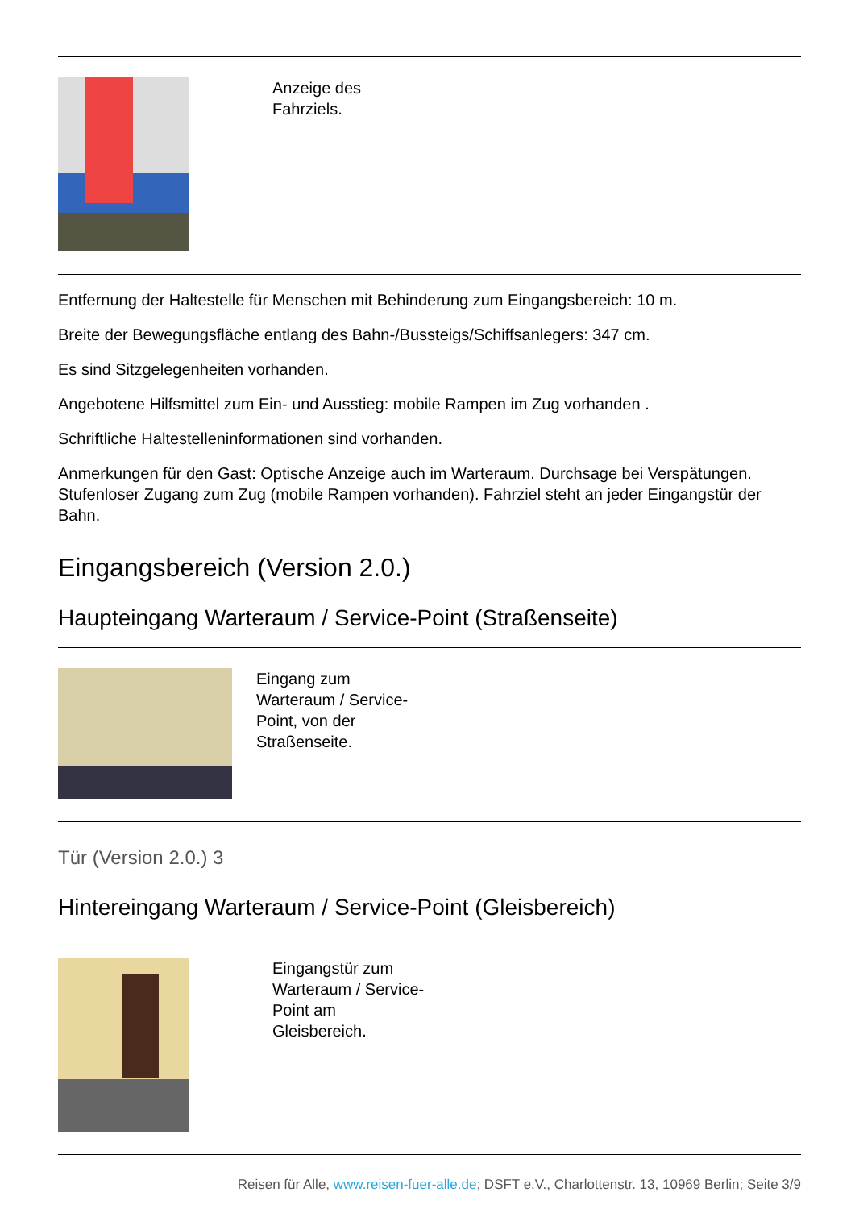Anzeige des Fahrziels.
Entfernung der Haltestelle für Menschen mit Behinderung zum Eingangsbereich: 10 m.
Breite der Bewegungsfläche entlang des Bahn-/Bussteigs/Schiffsanlegers: 347 cm.
Es sind Sitzgelegenheiten vorhanden.
Angebotene Hilfsmittel zum Ein- und Ausstieg: mobile Rampen im Zug vorhanden .
Schriftliche Haltestelleninformationen sind vorhanden.
Anmerkungen für den Gast: Optische Anzeige auch im Warteraum. Durchsage bei Verspätungen. Stufenloser Zugang zum Zug (mobile Rampen vorhanden). Fahrziel steht an jeder Eingangstür der Bahn.
Eingangsbereich (Version 2.0.)
Haupteingang Warteraum / Service-Point (Straßenseite)
Eingang zum Warteraum / Service-Point, von der Straßenseite.
Tür (Version 2.0.) 3
Hintereingang Warteraum / Service-Point (Gleisbereich)
Eingangstür zum Warteraum / Service-Point am Gleisbereich.
Reisen für Alle, www.reisen-fuer-alle.de; DSFT e.V., Charlottenstr. 13, 10969 Berlin; Seite 3/9